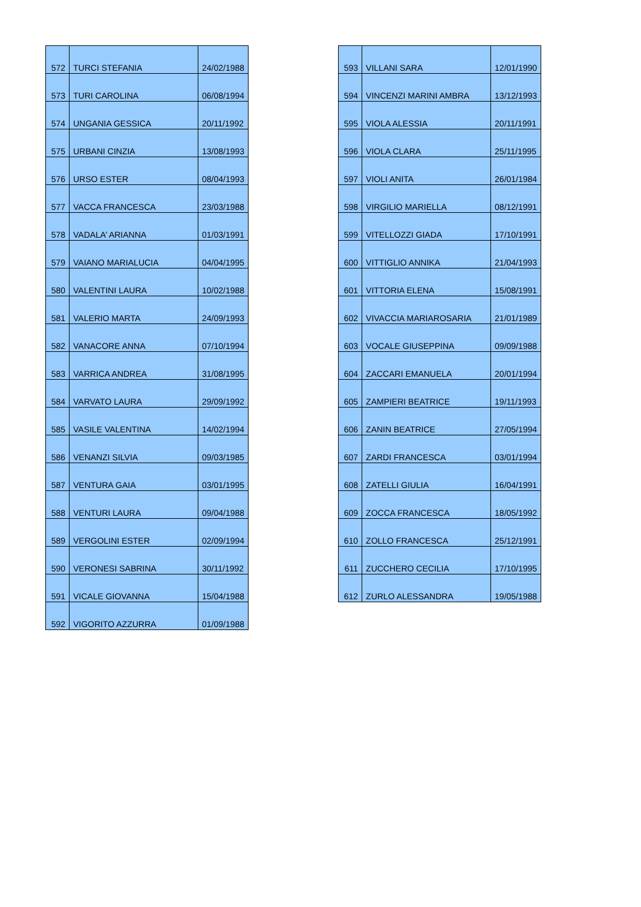| 572 | TURCI STEFANIA | 24/02/1988 |
| 573 | TURI CAROLINA | 06/08/1994 |
| 574 | UNGANIA GESSICA | 20/11/1992 |
| 575 | URBANI CINZIA | 13/08/1993 |
| 576 | URSO ESTER | 08/04/1993 |
| 577 | VACCA FRANCESCA | 23/03/1988 |
| 578 | VADALA’ ARIANNA | 01/03/1991 |
| 579 | VAIANO MARIALUCIA | 04/04/1995 |
| 580 | VALENTINI LAURA | 10/02/1988 |
| 581 | VALERIO MARTA | 24/09/1993 |
| 582 | VANACORE ANNA | 07/10/1994 |
| 583 | VARRICA ANDREA | 31/08/1995 |
| 584 | VARVATO LAURA | 29/09/1992 |
| 585 | VASILE VALENTINA | 14/02/1994 |
| 586 | VENANZI SILVIA | 09/03/1985 |
| 587 | VENTURA GAIA | 03/01/1995 |
| 588 | VENTURI LAURA | 09/04/1988 |
| 589 | VERGOLINI ESTER | 02/09/1994 |
| 590 | VERONESI SABRINA | 30/11/1992 |
| 591 | VICALE GIOVANNA | 15/04/1988 |
| 592 | VIGORITO AZZURRA | 01/09/1988 |
| 593 | VILLANI SARA | 12/01/1990 |
| 594 | VINCENZI MARINI AMBRA | 13/12/1993 |
| 595 | VIOLA ALESSIA | 20/11/1991 |
| 596 | VIOLA CLARA | 25/11/1995 |
| 597 | VIOLI ANITA | 26/01/1984 |
| 598 | VIRGILIO MARIELLA | 08/12/1991 |
| 599 | VITELLOZZI GIADA | 17/10/1991 |
| 600 | VITTIGLIO ANNIKA | 21/04/1993 |
| 601 | VITTORIA ELENA | 15/08/1991 |
| 602 | VIVACCIA MARIAROSARIA | 21/01/1989 |
| 603 | VOCALE GIUSEPPINA | 09/09/1988 |
| 604 | ZACCARI EMANUELA | 20/01/1994 |
| 605 | ZAMPIERI BEATRICE | 19/11/1993 |
| 606 | ZANIN BEATRICE | 27/05/1994 |
| 607 | ZARDI FRANCESCA | 03/01/1994 |
| 608 | ZATELLI GIULIA | 16/04/1991 |
| 609 | ZOCCA FRANCESCA | 18/05/1992 |
| 610 | ZOLLO FRANCESCA | 25/12/1991 |
| 611 | ZUCCHERO CECILIA | 17/10/1995 |
| 612 | ZURLO ALESSANDRA | 19/05/1988 |